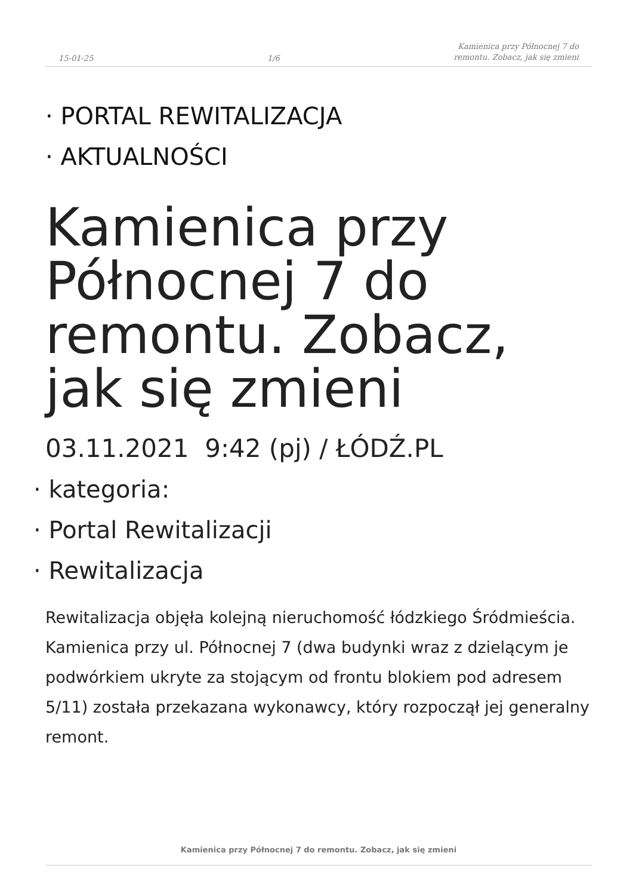15-01-25 1/6 Kamienica przy Północnej 7 do
remontu. Zobacz, jak się zmieni
· PORTAL REWITALIZACJA
· AKTUALNOŚCI
Kamienica przy Północnej 7 do remontu. Zobacz, jak się zmieni
03.11.2021 9:42 (pj) / ŁÓDŹ.PL
· kategoria:
· Portal Rewitalizacji
· Rewitalizacja
Rewitalizacja objęła kolejną nieruchomość łódzkiego Śródmieścia. Kamienica przy ul. Północnej 7 (dwa budynki wraz z dzielącym je podwórkiem ukryte za stojącym od frontu blokiem pod adresem 5/11) została przekazana wykonawcy, który rozpoczął jej generalny remont.
Kamienica przy Północnej 7 do remontu. Zobacz, jak się zmieni